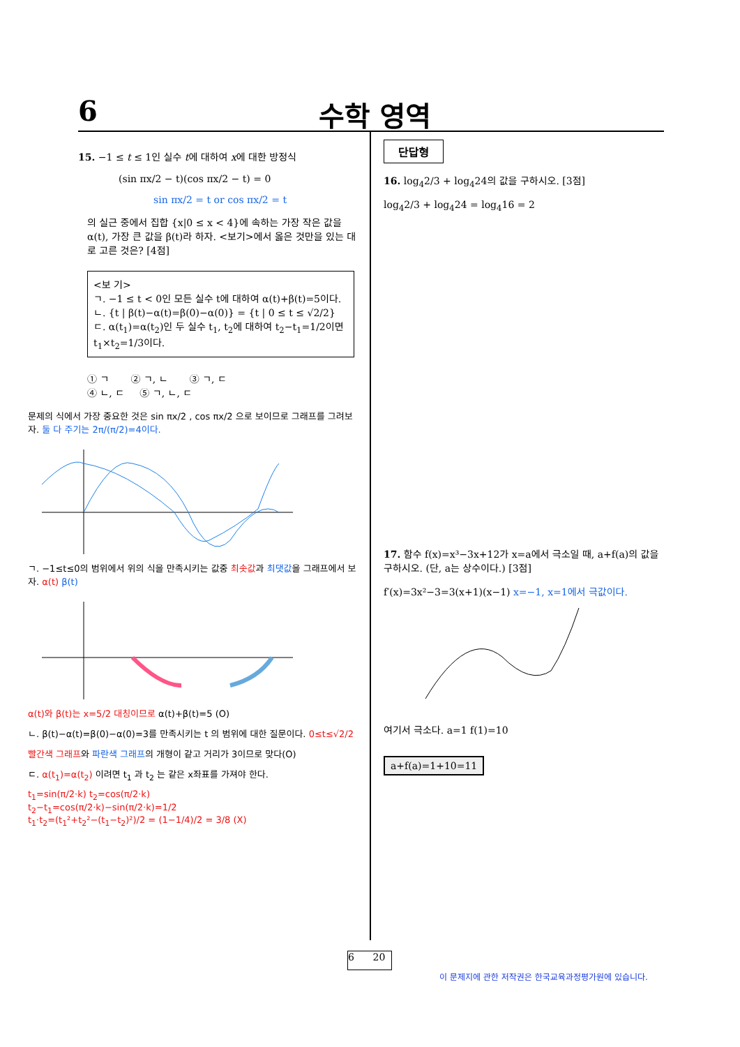6 수학 영역
15. −1 ≤ t ≤ 1인 실수 t에 대하여 x에 대한 방정식
(sin πx/2 − t)(cos πx/2 − t) = 0
sin πx/2 = t or cos πx/2 = t
의 실근 중에서 집합 {x|0 ≤ x < 4}에 속하는 가장 작은 값을 α(t), 가장 큰 값을 β(t)라 하자. <보기>에서 옳은 것만을 있는 대로 고른 것은? [4점]
<보 기>
ㄱ. −1 ≤ t < 0인 모든 실수 t에 대하여 α(t)+β(t)=5이다.
ㄴ. {t | β(t)−α(t)=β(0)−α(0)} = {t | 0 ≤ t ≤ √2/2}
ㄷ. α(t<sub>1</sub>)=α(t<sub>2</sub>)인 두 실수 t<sub>1</sub>, t<sub>2</sub>에 대하여 t<sub>2</sub>−t<sub>1</sub>=1/2이면 t<sub>1</sub>×t<sub>2</sub>=1/3이다.
① ㄱ ② ㄱ, ㄴ ③ ㄱ, ㄷ
④ ㄴ, ㄷ ⑤ ㄱ, ㄴ, ㄷ
문제의 식에서 가장 중요한 것은 sin πx/2 , cos πx/2 으로 보이므로 그래프를 그려보자. 둘 다 주기는 2π/(π/2)=4이다.
ㄱ. −1≤t≤0의 범위에서 위의 식을 만족시키는 값중 최솟값과 최댓값을 그래프에서 보자. α(t) β(t)
α(t)와 β(t)는 x=5/2 대칭이므로 α(t)+β(t)=5 (O)
ㄴ. β(t)−α(t)=β(0)−α(0)=3를 만족시키는 t 의 범위에 대한 질문이다. 0≤t≤√2/2
빨간색 그래프와 파란색 그래프의 개형이 같고 거리가 3이므로 맞다(O)
ㄷ. α(t<sub>1</sub>)=α(t<sub>2</sub>) 이려면 t<sub>1</sub> 과 t<sub>2</sub> 는 같은 x좌표를 가져야 한다.
t<sub>1</sub>=sin(π/2·k) t<sub>2</sub>=cos(π/2·k)
t<sub>2</sub>−t<sub>1</sub>=cos(π/2·k)−sin(π/2·k)=1/2
t<sub>1</sub>·t<sub>2</sub>=(t<sub>1</sub>²+t<sub>2</sub>²−(t<sub>1</sub>−t<sub>2</sub>)²)/2 = (1−1/4)/2 = 3/8 (X)
단답형
16. log<sub>4</sub>2/3 + log<sub>4</sub>24의 값을 구하시오. [3점]
log<sub>4</sub>2/3 + log<sub>4</sub>24 = log<sub>4</sub>16 = 2
17. 함수 f(x)=x³−3x+12가 x=a에서 극소일 때, a+f(a)의 값을 구하시오. (단, a는 상수이다.) [3점]
f′(x)=3x²−3=3(x+1)(x−1) x=−1, x=1에서 극값이다.
여기서 극소다. a=1 f(1)=10
a+f(a)=1+10=11
6 20
이 문제지에 관한 저작권은 한국교육과정평가원에 있습니다.